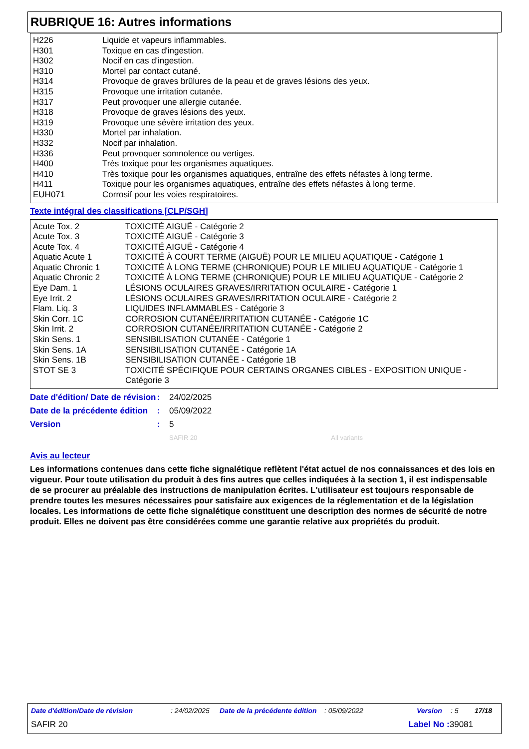RUBRIQUE 16: Autres informations
| H226 | Liquide et vapeurs inflammables. |
| H301 | Toxique en cas d'ingestion. |
| H302 | Nocif en cas d'ingestion. |
| H310 | Mortel par contact cutané. |
| H314 | Provoque de graves brûlures de la peau et de graves lésions des yeux. |
| H315 | Provoque une irritation cutanée. |
| H317 | Peut provoquer une allergie cutanée. |
| H318 | Provoque de graves lésions des yeux. |
| H319 | Provoque une sévère irritation des yeux. |
| H330 | Mortel par inhalation. |
| H332 | Nocif par inhalation. |
| H336 | Peut provoquer somnolence ou vertiges. |
| H400 | Très toxique pour les organismes aquatiques. |
| H410 | Très toxique pour les organismes aquatiques, entraîne des effets néfastes à long terme. |
| H411 | Toxique pour les organismes aquatiques, entraîne des effets néfastes à long terme. |
| EUH071 | Corrosif pour les voies respiratoires. |
Texte intégral des classifications [CLP/SGH]
| Acute Tox. 2 | TOXICITÉ AIGUË - Catégorie 2 |
| Acute Tox. 3 | TOXICITÉ AIGUË - Catégorie 3 |
| Acute Tox. 4 | TOXICITÉ AIGUË - Catégorie 4 |
| Aquatic Acute 1 | TOXICITÉ À COURT TERME (AIGUË) POUR LE MILIEU AQUATIQUE - Catégorie 1 |
| Aquatic Chronic 1 | TOXICITÉ À LONG TERME (CHRONIQUE) POUR LE MILIEU AQUATIQUE - Catégorie 1 |
| Aquatic Chronic 2 | TOXICITÉ À LONG TERME (CHRONIQUE) POUR LE MILIEU AQUATIQUE - Catégorie 2 |
| Eye Dam. 1 | LÉSIONS OCULAIRES GRAVES/IRRITATION OCULAIRE - Catégorie 1 |
| Eye Irrit. 2 | LÉSIONS OCULAIRES GRAVES/IRRITATION OCULAIRE - Catégorie 2 |
| Flam. Liq. 3 | LIQUIDES INFLAMMABLES - Catégorie 3 |
| Skin Corr. 1C | CORROSION CUTANÉE/IRRITATION CUTANÉE - Catégorie 1C |
| Skin Irrit. 2 | CORROSION CUTANÉE/IRRITATION CUTANÉE - Catégorie 2 |
| Skin Sens. 1 | SENSIBILISATION CUTANÉE - Catégorie 1 |
| Skin Sens. 1A | SENSIBILISATION CUTANÉE - Catégorie 1A |
| Skin Sens. 1B | SENSIBILISATION CUTANÉE - Catégorie 1B |
| STOT SE 3 | TOXICITÉ SPÉCIFIQUE POUR CERTAINS ORGANES CIBLES - EXPOSITION UNIQUE - Catégorie 3 |
| Date d'édition/ Date de révision | : | 24/02/2025 |
| Date de la précédente édition | : | 05/09/2022 |
| Version | : | 5 |
| | | SAFIR 20 All variants |
Avis au lecteur
Les informations contenues dans cette fiche signalétique reflètent l'état actuel de nos connaissances et des lois en vigueur. Pour toute utilisation du produit à des fins autres que celles indiquées à la section 1, il est indispensable de se procurer au préalable des instructions de manipulation écrites. L'utilisateur est toujours responsable de prendre toutes les mesures nécessaires pour satisfaire aux exigences de la réglementation et de la législation locales. Les informations de cette fiche signalétique constituent une description des normes de sécurité de notre produit. Elles ne doivent pas être considérées comme une garantie relative aux propriétés du produit.
Date d'édition/Date de révision: 24/02/2025 Date de la précédente édition: 05/09/2022 Version: 5 17/18
SAFIR 20 Label No : 39081